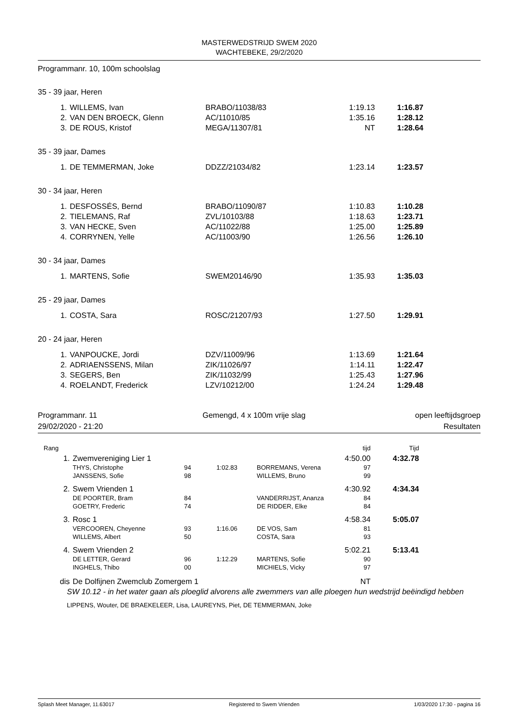MASTERWEDSTRIJD SWEM 2020
WACHTEBEKE, 29/2/2020
Programmanr. 10, 100m schoolslag
35 - 39 jaar, Heren
| 1. | WILLEMS, Ivan | BRABO/11038/83 | 1:19.13 | 1:16.87 |
| 2. | VAN DEN BROECK, Glenn | AC/11010/85 | 1:35.16 | 1:28.12 |
| 3. | DE ROUS, Kristof | MEGA/11307/81 | NT | 1:28.64 |
35 - 39 jaar, Dames
| 1. | DE TEMMERMAN, Joke | DDZZ/21034/82 | 1:23.14 | 1:23.57 |
30 - 34 jaar, Heren
| 1. | DESFOSSÉS, Bernd | BRABO/11090/87 | 1:10.83 | 1:10.28 |
| 2. | TIELEMANS, Raf | ZVL/10103/88 | 1:18.63 | 1:23.71 |
| 3. | VAN HECKE, Sven | AC/11022/88 | 1:25.00 | 1:25.89 |
| 4. | CORRYNEN, Yelle | AC/11003/90 | 1:26.56 | 1:26.10 |
30 - 34 jaar, Dames
| 1. | MARTENS, Sofie | SWEM20146/90 | 1:35.93 | 1:35.03 |
25 - 29 jaar, Dames
| 1. | COSTA, Sara | ROSC/21207/93 | 1:27.50 | 1:29.91 |
20 - 24 jaar, Heren
| 1. | VANPOUCKE, Jordi | DZV/11009/96 | 1:13.69 | 1:21.64 |
| 2. | ADRIAENSSENS, Milan | ZIK/11026/97 | 1:14.11 | 1:22.47 |
| 3. | SEGERS, Ben | ZIK/11032/99 | 1:25.43 | 1:27.96 |
| 4. | ROELANDT, Frederick | LZV/10212/00 | 1:24.24 | 1:29.48 |
Programmanr. 11
29/02/2020 - 21:20
Gemengd, 4 x 100m vrije slag
open leeftijdsgroep
Resultaten
| Rang | | | | | tijd | Tijd |
| 1. | Zwemvereniging Lier 1 | | | | 4:50.00 | 4:32.78 |
| | THYS, Christophe | 94 | 1:02.83 | BORREMANS, Verena | 97 | |
| | JANSSENS, Sofie | 98 | | WILLEMS, Bruno | 99 | |
| 2. | Swem Vrienden 1 | | | | 4:30.92 | 4:34.34 |
| | DE POORTER, Bram | 84 | | VANDERRIJST, Ananza | 84 | |
| | GOETRY, Frederic | 74 | | DE RIDDER, Elke | 84 | |
| 3. | Rosc 1 | | | | 4:58.34 | 5:05.07 |
| | VERCOOREN, Cheyenne | 93 | 1:16.06 | DE VOS, Sam | 81 | |
| | WILLEMS, Albert | 50 | | COSTA, Sara | 93 | |
| 4. | Swem Vrienden 2 | | | | 5:02.21 | 5:13.41 |
| | DE LETTER, Gerard | 96 | 1:12.29 | MARTENS, Sofie | 90 | |
| | INGHELS, Thibo | 00 | | MICHIELS, Vicky | 97 | |
| dis | De Dolfijnen Zwemclub Zomergem 1 | | | | NT | |
SW 10.12 - in het water gaan als ploeglid alvorens alle zwemmers van alle ploegen hun wedstrijd beëindigd hebben
LIPPENS, Wouter, DE BRAEKELEER, Lisa, LAUREYNS, Piet, DE TEMMERMAN, Joke
Splash Meet Manager, 11.63017 Registered to Swem Vrienden 1/03/2020 17:30 - pagina 16